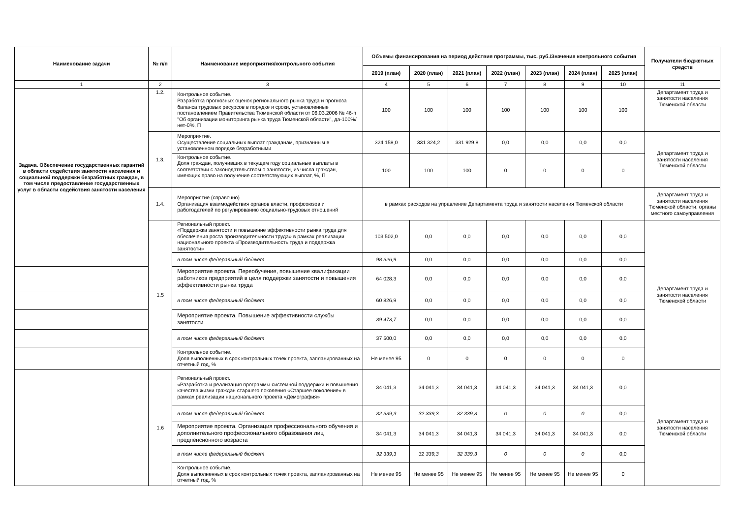| Наименование задачи | № п/п | Наименование мероприятия/контрольного события | Объемы финансирования на период действия программы, тыс. руб./Значения контрольного события | | | | | | | Получатели бюджетных средств |
| --- | --- | --- | --- | --- | --- | --- | --- | --- | --- | --- |
| | | | 2019 (план) | 2020 (план) | 2021 (план) | 2022 (план) | 2023 (план) | 2024 (план) | 2025 (план) | |
| 1 | 2 | 3 | 4 | 5 | 6 | 7 | 8 | 9 | 10 | 11 |
| Задача. Обеспечение государственных гарантий в области содействия занятости населения и социальной поддержки безработных граждан, в том числе предоставление государственных услуг в области содействия занятости населения | 1.2. | Контрольное событие. Разработка прогнозных оценок регионального рынка труда и прогноза баланса трудовых ресурсов в порядке и сроки, установленные постановлением Правительства Тюменской области от 06.03.2006 № 46-п "Об организации мониторинга рынка труда Тюменской области", да-100%/нет-0%, П | 100 | 100 | 100 | 100 | 100 | 100 | 100 | Департамент труда и занятости населения Тюменской области |
| | 1.3. | Мероприятие. Осуществление социальных выплат гражданам, признанным в установленном порядке безработными | 324 158,0 | 331 324,2 | 331 929,8 | 0,0 | 0,0 | 0,0 | 0,0 | Департамент труда и занятости населения Тюменской области |
| | | Контрольное событие. Доля граждан, получивших в текущем году социальные выплаты в соответствии с законодательством о занятости, из числа граждан, имеющих право на получение соответствующих выплат, %, П | 100 | 100 | 100 | 0 | 0 | 0 | 0 | |
| | 1.4. | Мероприятие (справочно). Организация взаимодействия органов власти, профсоюзов и работодателей по регулированию социально-трудовых отношений | в рамках расходов на управление Департамента труда и занятости населения Тюменской области | | | | | | | Департамент труда и занятости населения Тюменской области, органы местного самоуправления |
| | 1.5 | Региональный проект. «Поддержка занятости и повышение эффективности рынка труда для обеспечения роста производительности труда» в рамках реализации национального проекта «Производительность труда и поддержка занятости» | 103 502,0 | 0,0 | 0,0 | 0,0 | 0,0 | 0,0 | 0,0 | Департамент труда и занятости населения Тюменской области |
| | | в том числе федеральный бюджет | 98 326,9 | 0,0 | 0,0 | 0,0 | 0,0 | 0,0 | 0,0 | |
| | | Мероприятие проекта. Переобучение, повышение квалификации работников предприятий в целя поддержки занятости и повышения эффективности рынка труда | 64 028,3 | 0,0 | 0,0 | 0,0 | 0,0 | 0,0 | 0,0 | |
| | | в том числе федеральный бюджет | 60 826,9 | 0,0 | 0,0 | 0,0 | 0,0 | 0,0 | 0,0 | |
| | | Мероприятие проекта. Повышение эффективности службы занятости | 39 473,7 | 0,0 | 0,0 | 0,0 | 0,0 | 0,0 | 0,0 | |
| | | в том числе федеральный бюджет | 37 500,0 | 0,0 | 0,0 | 0,0 | 0,0 | 0,0 | 0,0 | |
| | | Контрольное событие. Доля выполненных в срок контрольных точек проекта, запланированных на отчетный год, % | Не менее 95 | 0 | 0 | 0 | 0 | 0 | 0 | |
| | 1.6 | Региональный проект. «Разработка и реализация программы системной поддержки и повышения качества жизни граждан старшего поколения «Старшее поколение» в рамках реализации национального проекта «Демография» | 34 041,3 | 34 041,3 | 34 041,3 | 34 041,3 | 34 041,3 | 34 041,3 | 0,0 | Департамент труда и занятости населения Тюменской области |
| | | в том числе федеральный бюджет | 32 339,3 | 32 339,3 | 32 339,3 | 0 | 0 | 0 | 0,0 | |
| | | Мероприятие проекта. Организация профессионального обучения и дополнительного профессионального образования лиц предпенсионного возраста | 34 041,3 | 34 041,3 | 34 041,3 | 34 041,3 | 34 041,3 | 34 041,3 | 0,0 | |
| | | в том числе федеральный бюджет | 32 339,3 | 32 339,3 | 32 339,3 | 0 | 0 | 0 | 0,0 | |
| | | Контрольное событие. Доля выполненных в срок контрольных точек проекта, запланированных на отчетный год, % | Не менее 95 | Не менее 95 | Не менее 95 | Не менее 95 | Не менее 95 | Не менее 95 | 0 | |